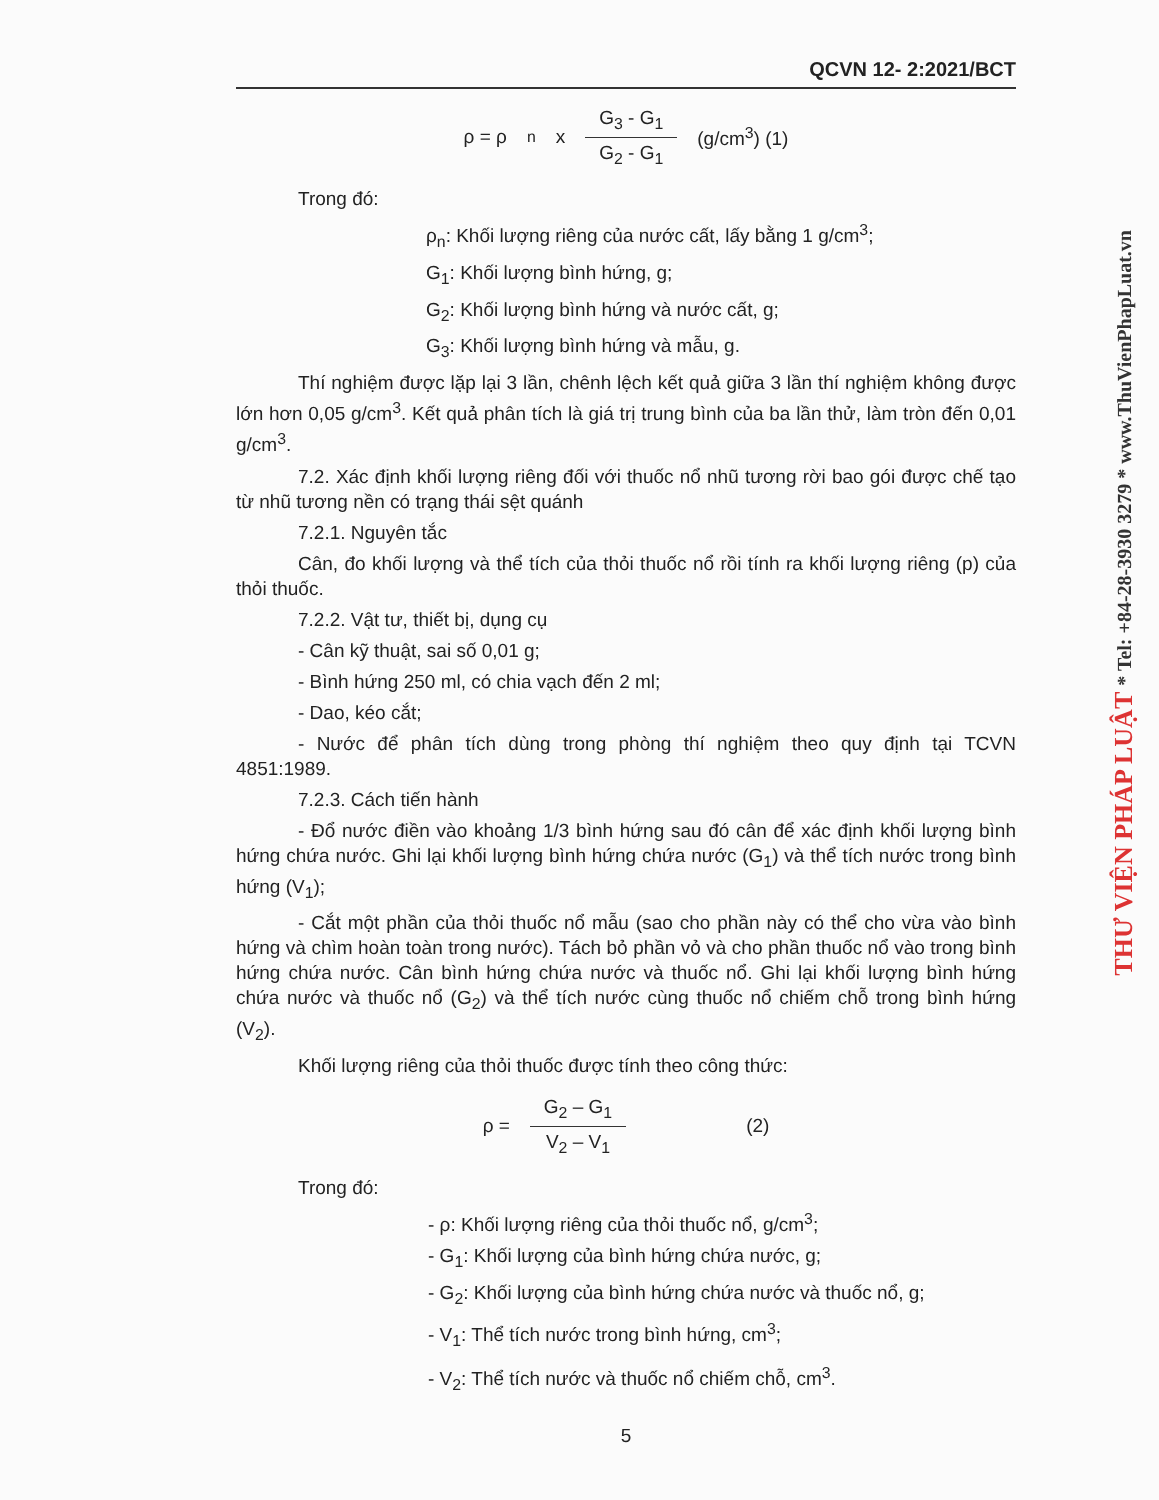QCVN 12- 2:2021/BCT
ρ = ρ<sub>n</sub> x G<sub>3</sub> - G<sub>1</sub> G<sub>2</sub> - G<sub>1</sub> (g/cm<sup>3</sup>) (1)
Trong đó:
ρ<sub>n</sub>: Khối lượng riêng của nước cất, lấy bằng 1 g/cm<sup>3</sup>;
G<sub>1</sub>: Khối lượng bình hứng, g;
G<sub>2</sub>: Khối lượng bình hứng và nước cất, g;
G<sub>3</sub>: Khối lượng bình hứng và mẫu, g.
Thí nghiệm được lặp lại 3 lần, chênh lệch kết quả giữa 3 lần thí nghiệm không được lớn hơn 0,05 g/cm<sup>3</sup>. Kết quả phân tích là giá trị trung bình của ba lần thử, làm tròn đến 0,01 g/cm<sup>3</sup>.
7.2. Xác định khối lượng riêng đối với thuốc nổ nhũ tương rời bao gói được chế tạo từ nhũ tương nền có trạng thái sệt quánh
7.2.1. Nguyên tắc
Cân, đo khối lượng và thể tích của thỏi thuốc nổ rồi tính ra khối lượng riêng (p) của thỏi thuốc.
7.2.2. Vật tư, thiết bị, dụng cụ
- Cân kỹ thuật, sai số 0,01 g;
- Bình hứng 250 ml, có chia vạch đến 2 ml;
- Dao, kéo cắt;
- Nước để phân tích dùng trong phòng thí nghiệm theo quy định tại TCVN 4851:1989.
7.2.3. Cách tiến hành
- Đổ nước điền vào khoảng 1/3 bình hứng sau đó cân để xác định khối lượng bình hứng chứa nước. Ghi lại khối lượng bình hứng chứa nước (G<sub>1</sub>) và thể tích nước trong bình hứng (V<sub>1</sub>);
- Cắt một phần của thỏi thuốc nổ mẫu (sao cho phần này có thể cho vừa vào bình hứng và chìm hoàn toàn trong nước). Tách bỏ phần vỏ và cho phần thuốc nổ vào trong bình hứng chứa nước. Cân bình hứng chứa nước và thuốc nổ. Ghi lại khối lượng bình hứng chứa nước và thuốc nổ (G<sub>2</sub>) và thể tích nước cùng thuốc nổ chiếm chỗ trong bình hứng (V<sub>2</sub>).
Khối lượng riêng của thỏi thuốc được tính theo công thức:
ρ = G<sub>2</sub> – G<sub>1</sub> V<sub>2</sub> – V<sub>1</sub> (2)
Trong đó:
- ρ: Khối lượng riêng của thỏi thuốc nổ, g/cm<sup>3</sup>;
- G<sub>1</sub>: Khối lượng của bình hứng chứa nước, g;
- G<sub>2</sub>: Khối lượng của bình hứng chứa nước và thuốc nổ, g;
- V<sub>1</sub>: Thể tích nước trong bình hứng, cm<sup>3</sup>;
- V<sub>2</sub>: Thể tích nước và thuốc nổ chiếm chỗ, cm<sup>3</sup>.
5
THƯ VIỆN PHÁP LUẬT * Tel: +84-28-3930 3279 * www.ThuVienPhapLuat.vn